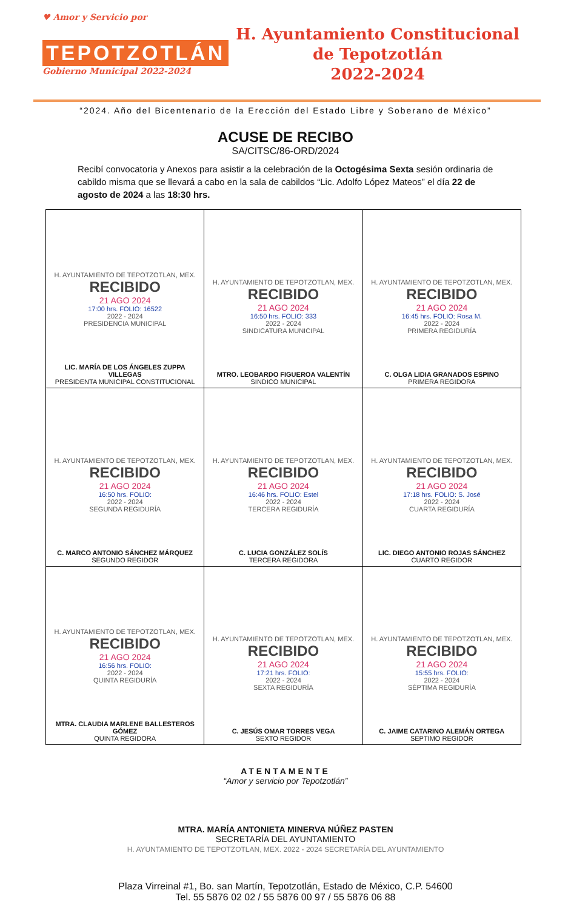♥ Amor y Servicio por
TEPOTZOTLÁN
Gobierno Municipal 2022-2024
H. Ayuntamiento Constitucional
de Tepotzotlán
2022-2024
“2024. Año del Bicentenario de la Erección del Estado Libre y Soberano de México”
ACUSE DE RECIBO
SA/CITSC/86-ORD/2024
Recibí convocatoria y Anexos para asistir a la celebración de la Octogésima Sexta sesión ordinaria de cabildo misma que se llevará a cabo en la sala de cabildos “Lic. Adolfo López Mateos” el día 22 de agosto de 2024 a las 18:30 hrs.
| H. AYUNTAMIENTO DE TEPOTZOTLAN, MEX. RECIBIDO 21 AGO 2024 17:00 hrs. FOLIO: 16522 2022 - 2024 PRESIDENCIA MUNICIPAL LIC. MARÍA DE LOS ÁNGELES ZUPPA VILLEGAS PRESIDENTA MUNICIPAL CONSTITUCIONAL | H. AYUNTAMIENTO DE TEPOTZOTLAN, MEX. RECIBIDO 21 AGO 2024 16:50 hrs. FOLIO: 333 2022 - 2024 SINDICATURA MUNICIPAL MTRO. LEOBARDO FIGUEROA VALENTÍN SINDICO MUNICIPAL | H. AYUNTAMIENTO DE TEPOTZOTLAN, MEX. RECIBIDO 21 AGO 2024 16:45 hrs. FOLIO: Rosa M. 2022 - 2024 PRIMERA REGIDURÍA C. OLGA LIDIA GRANADOS ESPINO PRIMERA REGIDORA |
| H. AYUNTAMIENTO DE TEPOTZOTLAN, MEX. RECIBIDO 21 AGO 2024 16:50 hrs. FOLIO: 2022 - 2024 SEGUNDA REGIDURÍA C. MARCO ANTONIO SÁNCHEZ MÁRQUEZ SEGUNDO REGIDOR | H. AYUNTAMIENTO DE TEPOTZOTLAN, MEX. RECIBIDO 21 AGO 2024 16:46 hrs. FOLIO: Estel 2022 - 2024 TERCERA REGIDURÍA C. LUCIA GONZÁLEZ SOLÍS TERCERA REGIDORA | H. AYUNTAMIENTO DE TEPOTZOTLAN, MEX. RECIBIDO 21 AGO 2024 17:18 hrs. FOLIO: S. José 2022 - 2024 CUARTA REGIDURÍA LIC. DIEGO ANTONIO ROJAS SÁNCHEZ CUARTO REGIDOR |
| H. AYUNTAMIENTO DE TEPOTZOTLAN, MEX. RECIBIDO 21 AGO 2024 16:56 hrs. FOLIO: 2022 - 2024 QUINTA REGIDURÍA MTRA. CLAUDIA MARLENE BALLESTEROS GÓMEZ QUINTA REGIDORA | H. AYUNTAMIENTO DE TEPOTZOTLAN, MEX. RECIBIDO 21 AGO 2024 17:21 hrs. FOLIO: 2022 - 2024 SEXTA REGIDURÍA C. JESÚS OMAR TORRES VEGA SEXTO REGIDOR | H. AYUNTAMIENTO DE TEPOTZOTLAN, MEX. RECIBIDO 21 AGO 2024 15:55 hrs. FOLIO: 2022 - 2024 SÉPTIMA REGIDURÍA C. JAIME CATARINO ALEMÁN ORTEGA SEPTIMO REGIDOR |
ATENTAMENTE
“Amor y servicio por Tepotzotlán”
MTRA. MARÍA ANTONIETA MINERVA NÚÑEZ PASTEN
SECRETARÍA DEL AYUNTAMIENTO
H. AYUNTAMIENTO DE TEPOTZOTLAN, MEX. 2022 - 2024 SECRETARÍA DEL AYUNTAMIENTO
Plaza Virreinal #1, Bo. san Martín, Tepotzotlán, Estado de México, C.P. 54600
Tel. 55 5876 02 02 / 55 5876 00 97 / 55 5876 06 88